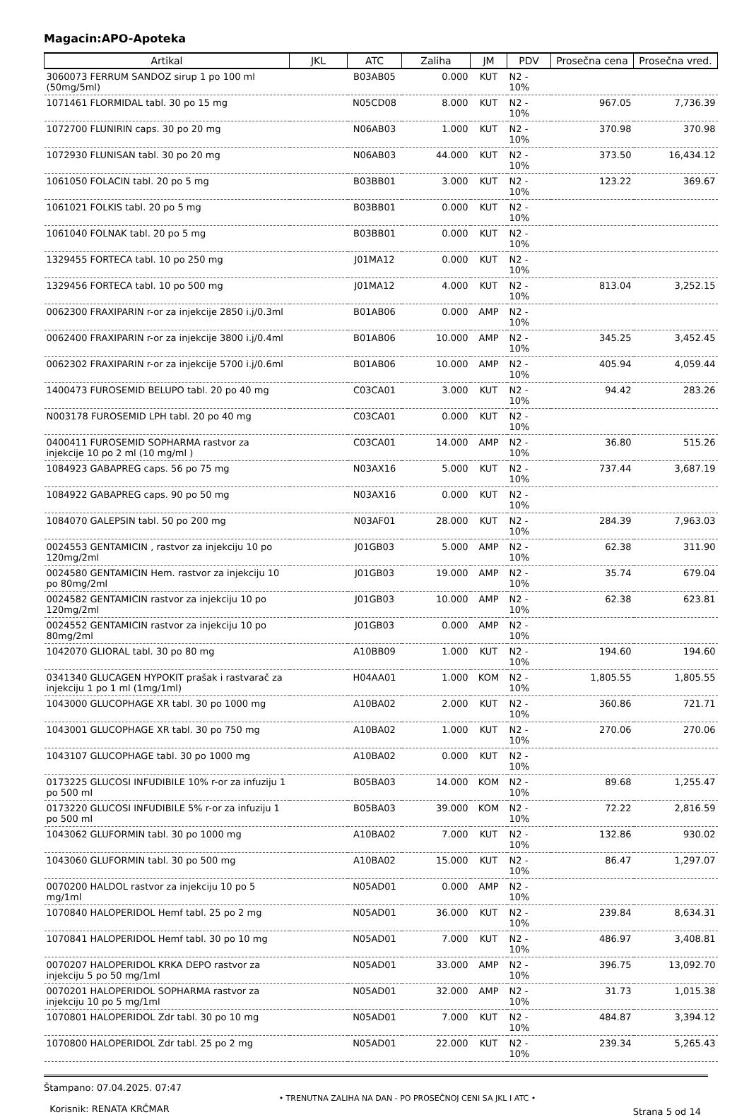Magacin:APO-Apoteka
| Artikal | JKL | ATC | Zaliha | JM | PDV | Prosečna cena | Prosečna vred. |
| --- | --- | --- | --- | --- | --- | --- | --- |
| 3060073 FERRUM SANDOZ sirup 1 po 100 ml (50mg/5ml) | | B03AB05 | 0.000 | KUT | N2 - 10% | | |
| 1071461 FLORMIDAL tabl. 30 po 15 mg | | N05CD08 | 8.000 | KUT | N2 - 10% | 967.05 | 7,736.39 |
| 1072700 FLUNIRIN caps. 30 po 20 mg | | N06AB03 | 1.000 | KUT | N2 - 10% | 370.98 | 370.98 |
| 1072930 FLUNISAN tabl. 30 po 20 mg | | N06AB03 | 44.000 | KUT | N2 - 10% | 373.50 | 16,434.12 |
| 1061050 FOLACIN tabl. 20 po 5 mg | | B03BB01 | 3.000 | KUT | N2 - 10% | 123.22 | 369.67 |
| 1061021 FOLKIS tabl. 20 po 5 mg | | B03BB01 | 0.000 | KUT | N2 - 10% | | |
| 1061040 FOLNAK tabl. 20 po 5 mg | | B03BB01 | 0.000 | KUT | N2 - 10% | | |
| 1329455 FORTECA tabl. 10 po 250 mg | | J01MA12 | 0.000 | KUT | N2 - 10% | | |
| 1329456 FORTECA tabl. 10 po 500 mg | | J01MA12 | 4.000 | KUT | N2 - 10% | 813.04 | 3,252.15 |
| 0062300 FRAXIPARIN r-or za injekcije 2850 i.j/0.3ml | | B01AB06 | 0.000 | AMP | N2 - 10% | | |
| 0062400 FRAXIPARIN r-or za injekcije 3800 i.j/0.4ml | | B01AB06 | 10.000 | AMP | N2 - 10% | 345.25 | 3,452.45 |
| 0062302 FRAXIPARIN r-or za injekcije 5700 i.j/0.6ml | | B01AB06 | 10.000 | AMP | N2 - 10% | 405.94 | 4,059.44 |
| 1400473 FUROSEMID BELUPO tabl. 20 po 40 mg | | C03CA01 | 3.000 | KUT | N2 - 10% | 94.42 | 283.26 |
| N003178 FUROSEMID LPH tabl. 20 po 40 mg | | C03CA01 | 0.000 | KUT | N2 - 10% | | |
| 0400411 FUROSEMID SOPHARMA rastvor za injekcije 10 po 2 ml (10 mg/ml ) | | C03CA01 | 14.000 | AMP | N2 - 10% | 36.80 | 515.26 |
| 1084923 GABAPREG caps. 56 po 75 mg | | N03AX16 | 5.000 | KUT | N2 - 10% | 737.44 | 3,687.19 |
| 1084922 GABAPREG caps. 90 po 50 mg | | N03AX16 | 0.000 | KUT | N2 - 10% | | |
| 1084070 GALEPSIN tabl. 50 po 200 mg | | N03AF01 | 28.000 | KUT | N2 - 10% | 284.39 | 7,963.03 |
| 0024553 GENTAMICIN , rastvor za injekciju 10 po 120mg/2ml | | J01GB03 | 5.000 | AMP | N2 - 10% | 62.38 | 311.90 |
| 0024580 GENTAMICIN Hem. rastvor za injekciju 10 po 80mg/2ml | | J01GB03 | 19.000 | AMP | N2 - 10% | 35.74 | 679.04 |
| 0024582 GENTAMICIN rastvor za injekciju 10 po 120mg/2ml | | J01GB03 | 10.000 | AMP | N2 - 10% | 62.38 | 623.81 |
| 0024552 GENTAMICIN rastvor za injekciju 10 po 80mg/2ml | | J01GB03 | 0.000 | AMP | N2 - 10% | | |
| 1042070 GLIORAL tabl. 30 po 80 mg | | A10BB09 | 1.000 | KUT | N2 - 10% | 194.60 | 194.60 |
| 0341340 GLUCAGEN HYPOKIT prašak i rastvarač za injekciju 1 po 1 ml (1mg/1ml) | | H04AA01 | 1.000 | KOM | N2 - 10% | 1,805.55 | 1,805.55 |
| 1043000 GLUCOPHAGE XR tabl. 30 po 1000 mg | | A10BA02 | 2.000 | KUT | N2 - 10% | 360.86 | 721.71 |
| 1043001 GLUCOPHAGE XR tabl. 30 po 750 mg | | A10BA02 | 1.000 | KUT | N2 - 10% | 270.06 | 270.06 |
| 1043107 GLUCOPHAGE tabl. 30 po 1000 mg | | A10BA02 | 0.000 | KUT | N2 - 10% | | |
| 0173225 GLUCOSI INFUDIBILE 10% r-or za infuziju 1 po 500 ml | | B05BA03 | 14.000 | KOM | N2 - 10% | 89.68 | 1,255.47 |
| 0173220 GLUCOSI INFUDIBILE 5% r-or za infuziju 1 po 500 ml | | B05BA03 | 39.000 | KOM | N2 - 10% | 72.22 | 2,816.59 |
| 1043062 GLUFORMIN tabl. 30 po 1000 mg | | A10BA02 | 7.000 | KUT | N2 - 10% | 132.86 | 930.02 |
| 1043060 GLUFORMIN tabl. 30 po 500 mg | | A10BA02 | 15.000 | KUT | N2 - 10% | 86.47 | 1,297.07 |
| 0070200 HALDOL rastvor za injekciju 10 po 5 mg/1ml | | N05AD01 | 0.000 | AMP | N2 - 10% | | |
| 1070840 HALOPERIDOL Hemf tabl. 25 po 2 mg | | N05AD01 | 36.000 | KUT | N2 - 10% | 239.84 | 8,634.31 |
| 1070841 HALOPERIDOL Hemf tabl. 30 po 10 mg | | N05AD01 | 7.000 | KUT | N2 - 10% | 486.97 | 3,408.81 |
| 0070207 HALOPERIDOL KRKA DEPO rastvor za injekciju 5 po 50 mg/1ml | | N05AD01 | 33.000 | AMP | N2 - 10% | 396.75 | 13,092.70 |
| 0070201 HALOPERIDOL SOPHARMA rastvor za injekciju 10 po 5 mg/1ml | | N05AD01 | 32.000 | AMP | N2 - 10% | 31.73 | 1,015.38 |
| 1070801 HALOPERIDOL Zdr tabl. 30 po 10 mg | | N05AD01 | 7.000 | KUT | N2 - 10% | 484.87 | 3,394.12 |
| 1070800 HALOPERIDOL Zdr tabl. 25 po 2 mg | | N05AD01 | 22.000 | KUT | N2 - 10% | 239.34 | 5,265.43 |
Štampano: 07.04.2025. 07:47
Korisnik: RENATA KRČMAR
• TRENUTNA ZALIHA NA DAN - PO PROSEČNOJ CENI SA JKL I ATC •
Strana 5 od 14